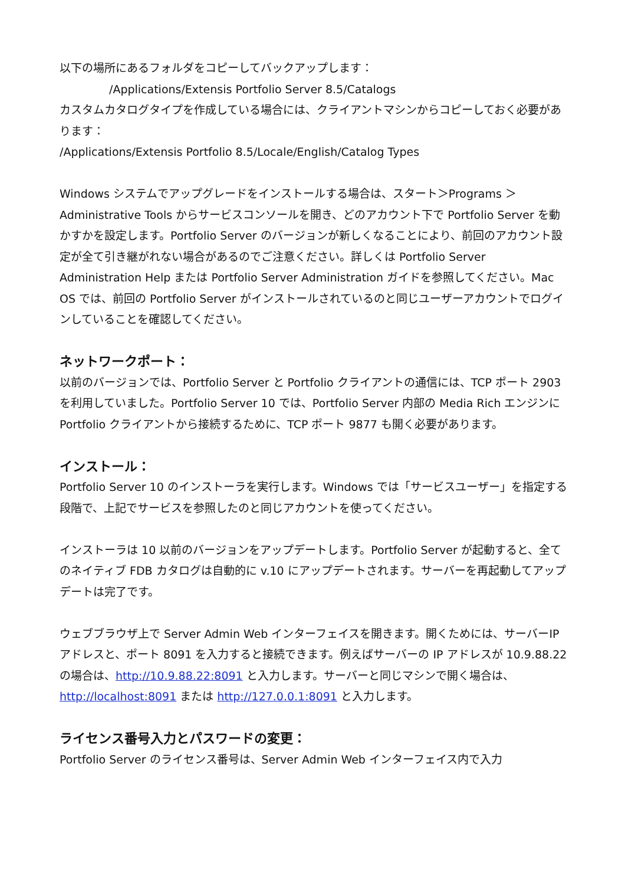以下の場所にあるフォルダをコピーしてバックアップします：
/Applications/Extensis Portfolio Server 8.5/Catalogs
カスタムカタログタイプを作成している場合には、クライアントマシンからコピーしておく必要があります：
/Applications/Extensis Portfolio 8.5/Locale/English/Catalog Types
Windows システムでアップグレードをインストールする場合は、スタート＞Programs ＞Administrative Tools からサービスコンソールを開き、どのアカウント下で Portfolio Server を動かすかを設定します。Portfolio Server のバージョンが新しくなることにより、前回のアカウント設定が全て引き継がれない場合があるのでご注意ください。詳しくは Portfolio Server Administration Help または Portfolio Server Administration ガイドを参照してください。Mac OS では、前回の Portfolio Server がインストールされているのと同じユーザーアカウントでログインしていることを確認してください。
ネットワークポート：
以前のバージョンでは、Portfolio Server と Portfolio クライアントの通信には、TCP ポート 2903 を利用していました。Portfolio Server 10 では、Portfolio Server 内部の Media Rich エンジンに Portfolio クライアントから接続するために、TCP ポート 9877 も開く必要があります。
インストール：
Portfolio Server 10 のインストーラを実行します。Windows では「サービスユーザー」を指定する段階で、上記でサービスを参照したのと同じアカウントを使ってください。
インストーラは 10 以前のバージョンをアップデートします。Portfolio Server が起動すると、全てのネイティブ FDB カタログは自動的に v.10 にアップデートされます。サーバーを再起動してアップデートは完了です。
ウェブブラウザ上で Server Admin Web インターフェイスを開きます。開くためには、サーバーIP アドレスと、ポート 8091 を入力すると接続できます。例えばサーバーの IP アドレスが 10.9.88.22 の場合は、http://10.9.88.22:8091 と入力します。サーバーと同じマシンで開く場合は、http://localhost:8091 または http://127.0.0.1:8091 と入力します。
ライセンス番号入力とパスワードの変更：
Portfolio Server のライセンス番号は、Server Admin Web インターフェイス内で入力